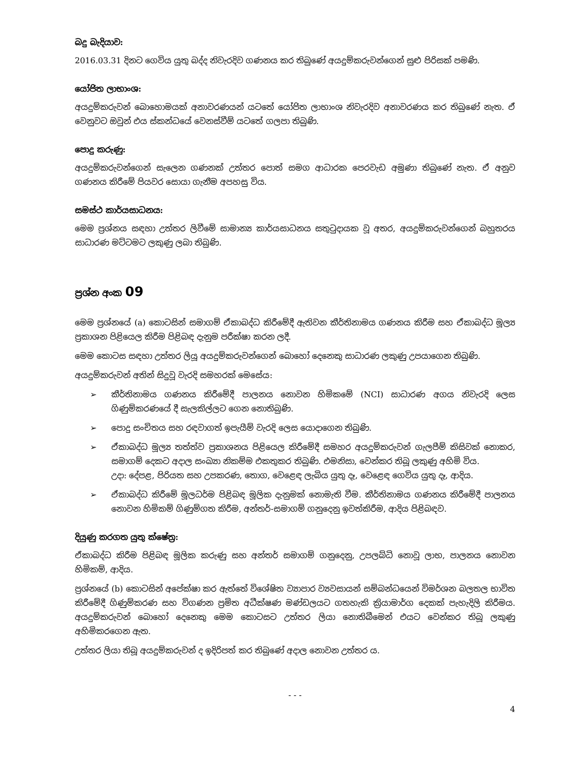බදු බැදියාව:
2016.03.31 දිනට ගෙවිය යුතු බද්ද නිවැරදිව ගණනය කර තිබුණේ අයදුම්කරුවන්ගෙන් සුළු පිරිසක් පමණි.
යෝජිත ලාභාංශ:
අයදුම්කරුවන් බොහොමයක් අනාවරණයන් යටතේ යෝජිත ලාභාංශ නිවැරදිව අනාවරණය කර තිබුණේ නැත. ඒ වෙනුවට ඔවුන් එය ස්කන්ධයේ වෙනස්වීම් යටතේ ගලපා තිබුණි.
පොදු කරුණු:
අයදුම්කරුවන්ගෙන් සැලෙන ගණනක් උත්තර පොත් සමග ආධාරක පෙරවැඩ අමුණා තිබුණේ නැත. ඒ අනුව ගණනය කිරීමේ පියවර සොයා ගැනීම අපහසු විය.
සමස්ථ කාර්යසාධනය:
මෙම ප්‍රශ්නය සඳහා උත්තර ලිවීමේ සාමාන්‍ය කාර්යසාධනය සතුටුදායක වූ අතර, අයදුම්කරුවන්ගෙන් බහුතරය සාධාරණ මට්ටමට ලකුණු ලබා තිබුණි.
ප්‍රශ්න අංක 09
මෙම ප්‍රශ්නයේ (a) කොටසින් සමාගම් ඒකාබද්ධ කිරීමේදී ඇතිවන කීර්තිනාමය ගණනය කිරීම සහ ඒකාබද්ධ මූල්‍ය ප්‍රකාශන පිළියෙල කිරීම පිළිබඳ දැනුම පරීක්ෂා කරන ලදී.
මෙම කොටස සඳහා උත්තර ලියූ අයදුම්කරුවන්ගෙන් බොහෝ දෙනෙකු සාධාරණ ලකුණු උපයාගෙන තිබුණි.
අයදුම්කරුවන් අතින් සිදුවූ වැරදි සමහරක් මෙසේය:
➢ කීර්තිනාමය ගණනය කිරීමේදී පාලනය නොවන හිමිකමේ (NCI) සාධාරණ අගය නිවැරදි ලෙස ගිණුම්කරණයේ දී සැලකිල්ලට ගෙන නොතිබුණි.
➢ පොදු සංචිතය සහ රඳවාගත් ඉපැයීම් වැරදි ලෙස යොදාගෙන තිබුණි.
➢ ඒකාබද්ධ මූල්‍ය තත්ත්ව ප්‍රකාශනය පිළියෙල කිරීමේදී සමහර අයදුම්කරුවන් ගැලපීම් කිසිවක් නොකර, සමාගම් දෙකට අදාල සංඛ්‍යා නිකම්ම එකතුකර තිබුණි. එමනිසා, වෙන්කර තිබූ ලකුණු අහිමි විය.
උදා: දේපළ, පිරියත සහ උපකරණ, තොග, වෙළෙඳ ලැබිය යුතු දෑ, වෙළෙඳ ගෙවිය යුතු දෑ, ආදිය.
➢ ඒකාබද්ධ කිරීමේ මූලධර්ම පිළිබඳ මූලික දැනුමක් නොමැති වීම. කීර්තිනාමය ගණනය කිරීමේදී පාලනය නොවන හිමිකම් ගිණුම්ගත කිරීම, අන්තර්-සමාගම් ගනුදෙනු ඉවත්කිරීම, ආදිය පිළිබඳව.
දියුණු කරගත යුතු ක්ෂේත්‍ර:
ඒකාබද්ධ කිරීම පිළිබඳ මූලික කරුණු සහ අන්තර් සමාගම් ගනුදෙනු, උපලබ්ධි නොවූ ලාභ, පාලනය නොවන හිමිකම්, ආදිය.
ප්‍රශ්නයේ (b) කොටසින් අපේක්ෂා කර ඇත්තේ විශේෂිත ව්‍යාපාර ව්‍යවසායන් සම්බන්ධයෙන් විමර්ශන බලතල භාවිත කිරීමේදී ගිණුම්කරණ සහ විගණන ප්‍රමිත අධීක්ෂණ මණ්ඩලයට ගතහැකි ක්‍රියාමාර්ග දෙකක් පැහැදිලි කිරීමය. අයදුම්කරුවන් බොහෝ දෙනෙකු මෙම කොටසට උත්තර ලියා නොතිබීමෙන් එයට වෙන්කර තිබූ ලකුණු අහිමිකරගෙන ඇත.
උත්තර ලියා තිබූ අයදුම්කරුවන් ද ඉදිරිපත් කර තිබුණේ අදාල නොවන උත්තර ය.
- - -
4